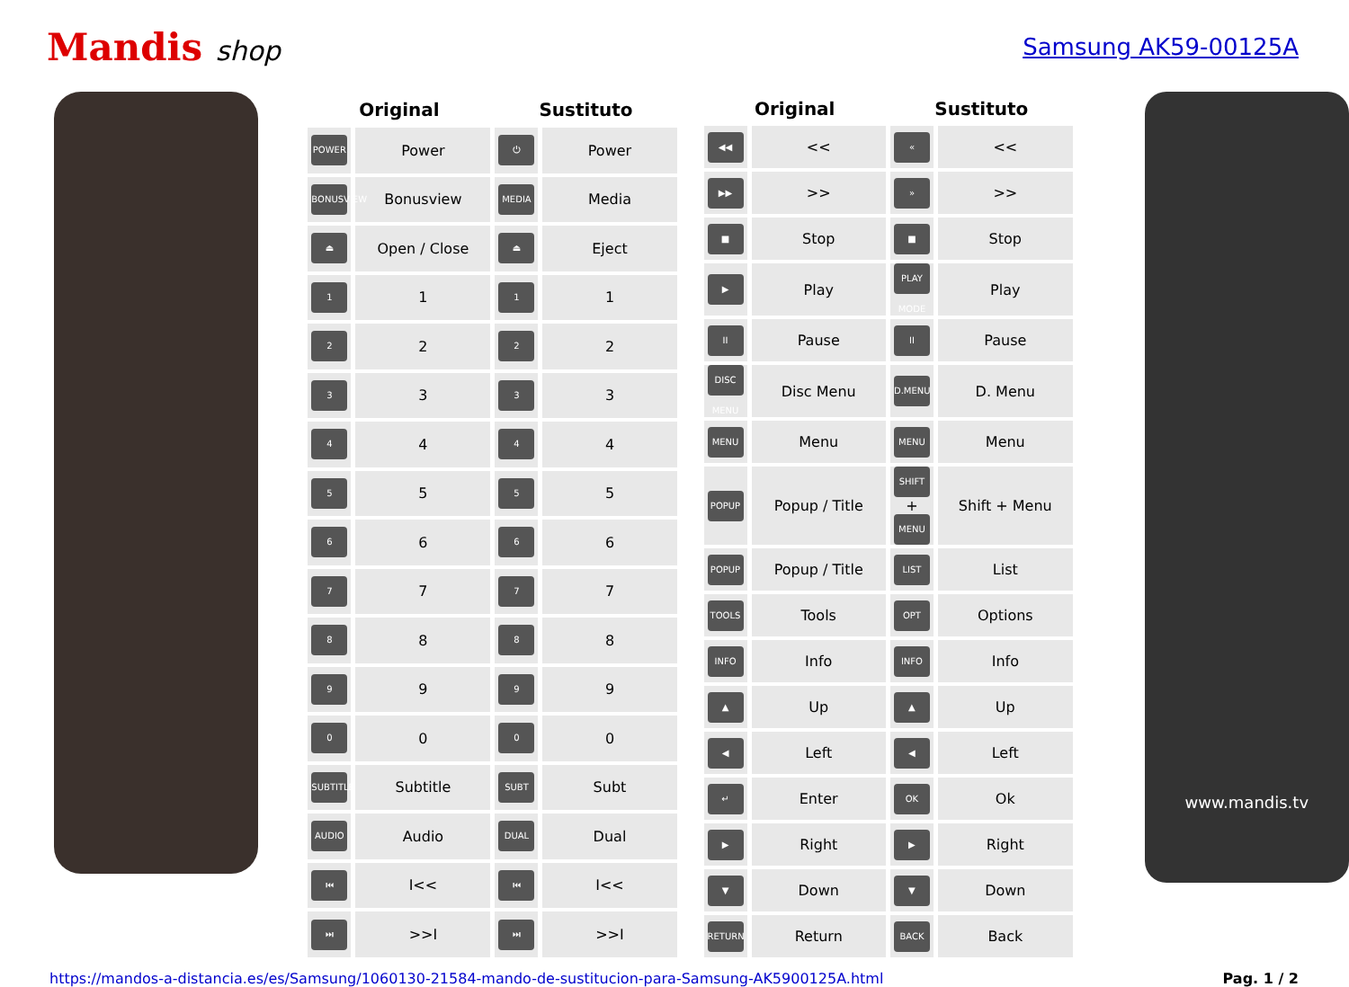Mandis shop
Samsung AK59-00125A
| Original | | Sustituto | |
| --- | --- | --- | --- |
| POWER | Power | ⏻ | Power |
| BONUSVIEW | Bonusview | MEDIA | Media |
| ⏏ | Open / Close | ⏏ | Eject |
| 1 | 1 | 1 | 1 |
| 2 | 2 | 2 | 2 |
| 3 | 3 | 3 | 3 |
| 4 | 4 | 4 | 4 |
| 5 | 5 | 5 | 5 |
| 6 | 6 | 6 | 6 |
| 7 | 7 | 7 | 7 |
| 8 | 8 | 8 | 8 |
| 9 | 9 | 9 | 9 |
| 0 | 0 | 0 | 0 |
| SUBTITLE | Subtitle | SUBT | Subt |
| AUDIO | Audio | DUAL | Dual |
| ⏮ | I<< | ⏮ | I<< |
| ⏭ | >>I | ⏭ | >>I |
| Original | | Sustituto | |
| --- | --- | --- | --- |
| ◀◀ | << | « | << |
| ▶▶ | >> | » | >> |
| ■ | Stop | ■ | Stop |
| ▶ | Play | PLAY MODE | Play |
| II | Pause | II | Pause |
| DISC MENU | Disc Menu | D.MENU | D. Menu |
| MENU | Menu | MENU | Menu |
| POPUP | Popup / Title | SHIFT + MENU | Shift + Menu |
| POPUP | Popup / Title | LIST | List |
| TOOLS | Tools | OPT | Options |
| INFO | Info | INFO | Info |
| ▲ | Up | ▲ | Up |
| ◀ | Left | ◀ | Left |
| ↵ | Enter | OK | Ok |
| ▶ | Right | ▶ | Right |
| ▼ | Down | ▼ | Down |
| RETURN | Return | BACK | Back |
www.mandis.tv
https://mandos-a-distancia.es/es/Samsung/1060130-21584-mando-de-sustitucion-para-Samsung-AK5900125A.html Pag. 1 / 2